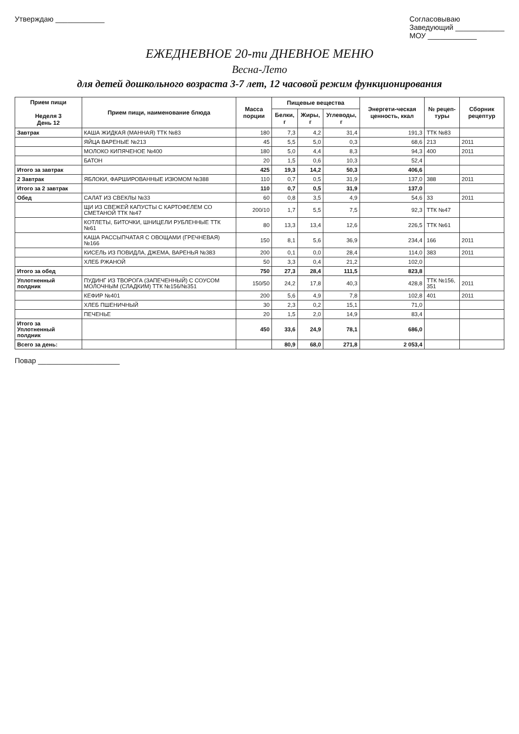Утверждаю ____________ Согласовываю
Заведующий ____________
МОУ ____________
ЕЖЕДНЕВНОЕ 20-ти ДНЕВНОЕ МЕНЮ
Весна-Лето
для детей дошкольного возраста 3-7 лет, 12 часовой режим функционирования
| Прием пищи Неделя 3 День 12 | Прием пищи, наименование блюда | Масса порции | Пищевые вещества | | | Энергети-ческая ценность, ккал | № рецеп-туры | Сборник рецептур |
| --- | --- | --- | --- | --- | --- | --- | --- | --- |
| | | | Белки, г | Жиры, г | Углеводы, г | | | |
| Завтрак | КАША ЖИДКАЯ (МАННАЯ) ТТК №83 | 180 | 7,3 | 4,2 | 31,4 | 191,3 | ТТК №83 | |
| | ЯЙЦА ВАРЕНЫЕ №213 | 45 | 5,5 | 5,0 | 0,3 | 68,6 | 213 | 2011 |
| | МОЛОКО КИПЯЧЕНОЕ №400 | 180 | 5,0 | 4,4 | 8,3 | 94,3 | 400 | 2011 |
| | БАТОН | 20 | 1,5 | 0,6 | 10,3 | 52,4 | | |
| Итого за завтрак | | 425 | 19,3 | 14,2 | 50,3 | 406,6 | | |
| 2 Завтрак | ЯБЛОКИ, ФАРШИРОВАННЫЕ ИЗЮМОМ №388 | 110 | 0,7 | 0,5 | 31,9 | 137,0 | 388 | 2011 |
| Итого за 2 завтрак | | 110 | 0,7 | 0,5 | 31,9 | 137,0 | | |
| Обед | САЛАТ ИЗ СВЕКЛЫ №33 | 60 | 0,8 | 3,5 | 4,9 | 54,6 | 33 | 2011 |
| | ЩИ ИЗ СВЕЖЕЙ КАПУСТЫ С КАРТОФЕЛЕМ СО СМЕТАНОЙ ТТК №47 | 200/10 | 1,7 | 5,5 | 7,5 | 92,3 | ТТК №47 | |
| | КОТЛЕТЫ, БИТОЧКИ, ШНИЦЕЛИ РУБЛЕННЫЕ ТТК №61 | 80 | 13,3 | 13,4 | 12,6 | 226,5 | ТТК №61 | |
| | КАША РАССЫПЧАТАЯ С ОВОЩАМИ (ГРЕЧНЕВАЯ) №166 | 150 | 8,1 | 5,6 | 36,9 | 234,4 | 166 | 2011 |
| | КИСЕЛЬ ИЗ ПОВИДЛА, ДЖЕМА, ВАРЕНЬЯ №383 | 200 | 0,1 | 0,0 | 28,4 | 114,0 | 383 | 2011 |
| | ХЛЕБ РЖАНОЙ | 50 | 3,3 | 0,4 | 21,2 | 102,0 | | |
| Итого за обед | | 750 | 27,3 | 28,4 | 111,5 | 823,8 | | |
| Уплотненный полдник | ПУДИНГ ИЗ ТВОРОГА (ЗАПЕЧЕННЫЙ) С СОУСОМ МОЛОЧНЫМ (СЛАДКИМ) ТТК №156/№351 | 150/50 | 24,2 | 17,8 | 40,3 | 428,8 | ТТК №156, 351 | 2011 |
| | КЕФИР №401 | 200 | 5,6 | 4,9 | 7,8 | 102,8 | 401 | 2011 |
| | ХЛЕБ ПШЕНИЧНЫЙ | 30 | 2,3 | 0,2 | 15,1 | 71,0 | | |
| | ПЕЧЕНЬЕ | 20 | 1,5 | 2,0 | 14,9 | 83,4 | | |
| Итого за Уплотненный полдник | | 450 | 33,6 | 24,9 | 78,1 | 686,0 | | |
| Всего за день: | | | 80,9 | 68,0 | 271,8 | 2 053,4 | | |
Повар ____________________